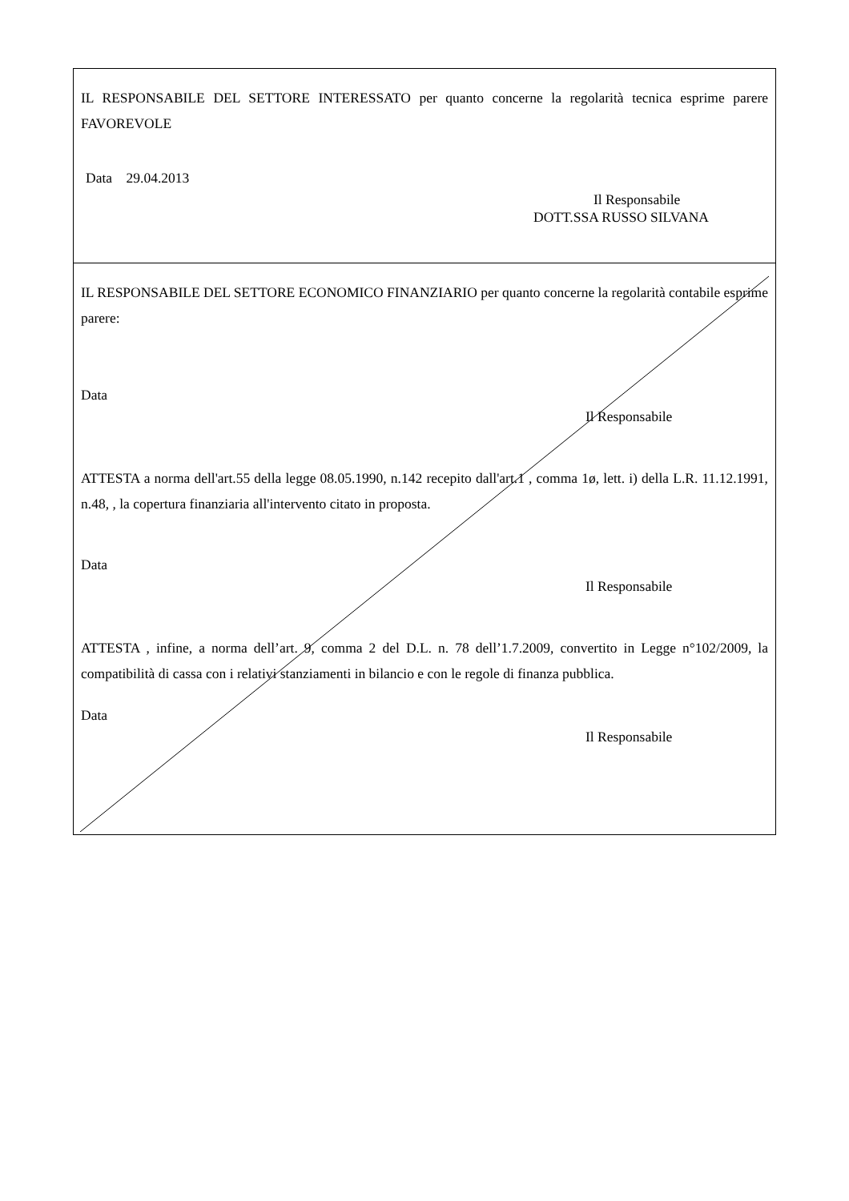IL RESPONSABILE DEL SETTORE INTERESSATO per quanto concerne la regolarità tecnica esprime parere FAVOREVOLE
Data 29.04.2013
Il Responsabile
DOTT.SSA RUSSO SILVANA
IL RESPONSABILE DEL SETTORE ECONOMICO FINANZIARIO per quanto concerne la regolarità contabile esprime parere:
Data
Il Responsabile
ATTESTA a norma dell'art.55 della legge 08.05.1990, n.142 recepito dall'art.1 , comma 1ø, lett. i) della L.R. 11.12.1991, n.48, , la copertura finanziaria all'intervento citato in proposta.
Data
Il Responsabile
ATTESTA , infine, a norma dell’art. 9, comma 2 del D.L. n. 78 dell’1.7.2009, convertito in Legge n°102/2009, la compatibilità di cassa con i relativi stanziamenti in bilancio e con le regole di finanza pubblica.
Data
Il Responsabile